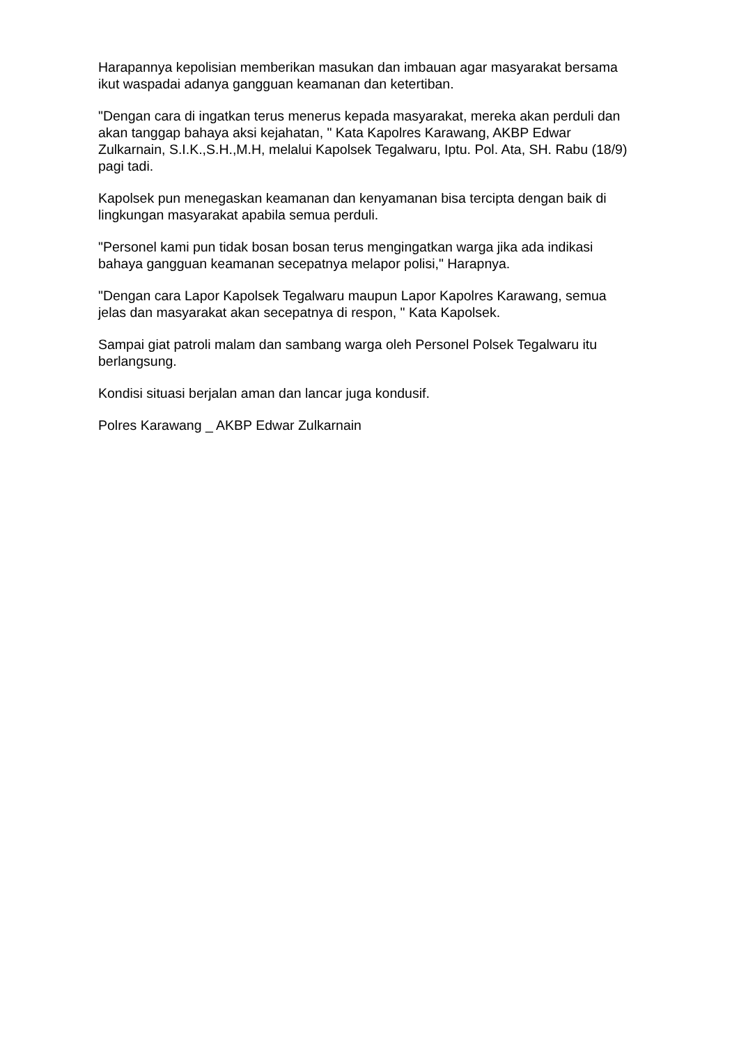Harapannya kepolisian memberikan masukan dan imbauan agar masyarakat bersama ikut waspadai adanya gangguan keamanan dan ketertiban.
"Dengan cara di ingatkan terus menerus kepada masyarakat, mereka akan perduli dan akan tanggap bahaya aksi kejahatan, " Kata Kapolres Karawang, AKBP Edwar Zulkarnain, S.I.K.,S.H.,M.H, melalui Kapolsek Tegalwaru, Iptu. Pol. Ata, SH. Rabu (18/9) pagi tadi.
Kapolsek pun menegaskan keamanan dan kenyamanan bisa tercipta dengan baik di lingkungan masyarakat apabila semua perduli.
"Personel kami pun tidak bosan bosan terus mengingatkan warga jika ada indikasi bahaya gangguan keamanan secepatnya melapor polisi," Harapnya.
"Dengan cara Lapor Kapolsek Tegalwaru maupun Lapor Kapolres Karawang, semua jelas dan masyarakat akan secepatnya di respon, " Kata Kapolsek.
Sampai giat patroli malam dan sambang warga oleh Personel Polsek Tegalwaru itu berlangsung.
Kondisi situasi berjalan aman dan lancar juga kondusif.
Polres Karawang _ AKBP Edwar Zulkarnain